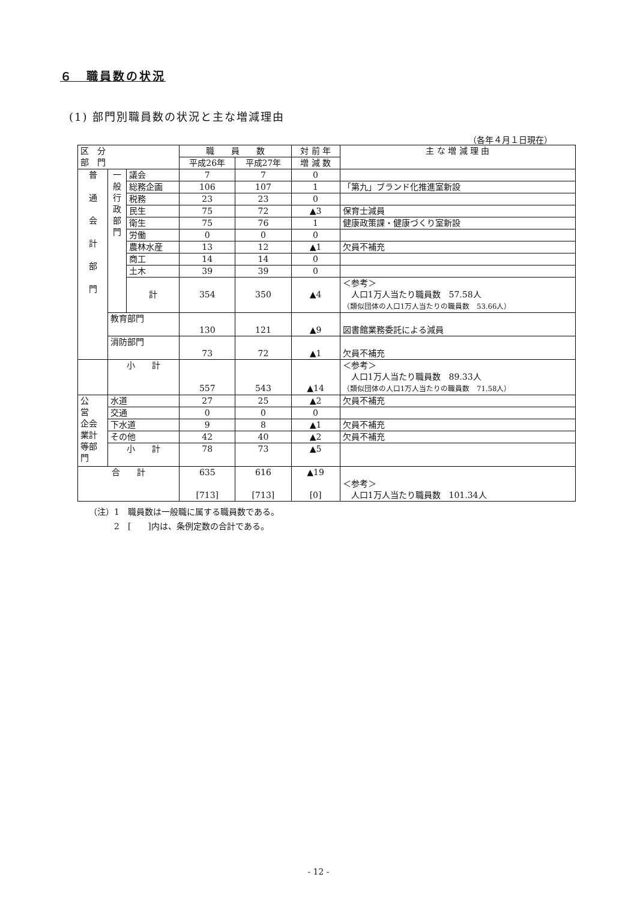６　職員数の状況
(1) 部門別職員数の状況と主な増減理由
（各年４月１日現在）
| 区 分 部 門 | | | 職 員 数 | | 対 前 年 | 主 な 増 減 理 由 |
| --- | --- | --- | --- | --- | --- | --- |
| | | | 平成26年 | 平成27年 | 増 減 数 | |
| 普 通 会 計 部 門 | 一 般 行 政 部 門 | 議会 | 7 | 7 | 0 | |
| | | 総務企画 | 106 | 107 | 1 | 「第九」ブランド化推進室新設 |
| | | 税務 | 23 | 23 | 0 | |
| | | 民生 | 75 | 72 | ▲3 | 保育士減員 |
| | | 衛生 | 75 | 76 | 1 | 健康政策課・健康づくり室新設 |
| | | 労働 | 0 | 0 | 0 | |
| | | 農林水産 | 13 | 12 | ▲1 | 欠員不補充 |
| | | 商工 | 14 | 14 | 0 | |
| | | 土木 | 39 | 39 | 0 | |
| | | 計 | 354 | 350 | ▲4 | ＜参考＞ 人口1万人当たり職員数 57.58人 （類似団体の人口1万人当たりの職員数 53.66人） |
| | 教育部門 | | 130 | 121 | ▲9 | 図書館業務委託による減員 |
| | 消防部門 | | 73 | 72 | ▲1 | 欠員不補充 |
| | 小 計 | | 557 | 543 | ▲14 | ＜参考＞ 人口1万人当たり職員数 89.33人 （類似団体の人口1万人当たりの職員数 71.58人） |
| 公 営 企会 業計 等部 門 | 水道 | | 27 | 25 | ▲2 | 欠員不補充 |
| | 交通 | | 0 | 0 | 0 | |
| | 下水道 | | 9 | 8 | ▲1 | 欠員不補充 |
| | その他 | | 42 | 40 | ▲2 | 欠員不補充 |
| | 小 計 | | 78 | 73 | ▲5 | |
| 合 計 | | | 635 [713] | 616 [713] | ▲19 [0] | ＜参考＞ 人口1万人当たり職員数 101.34人 |
（注）1　職員数は一般職に属する職員数である。
　　　2　[　　]内は、条例定数の合計である。
- 12 -